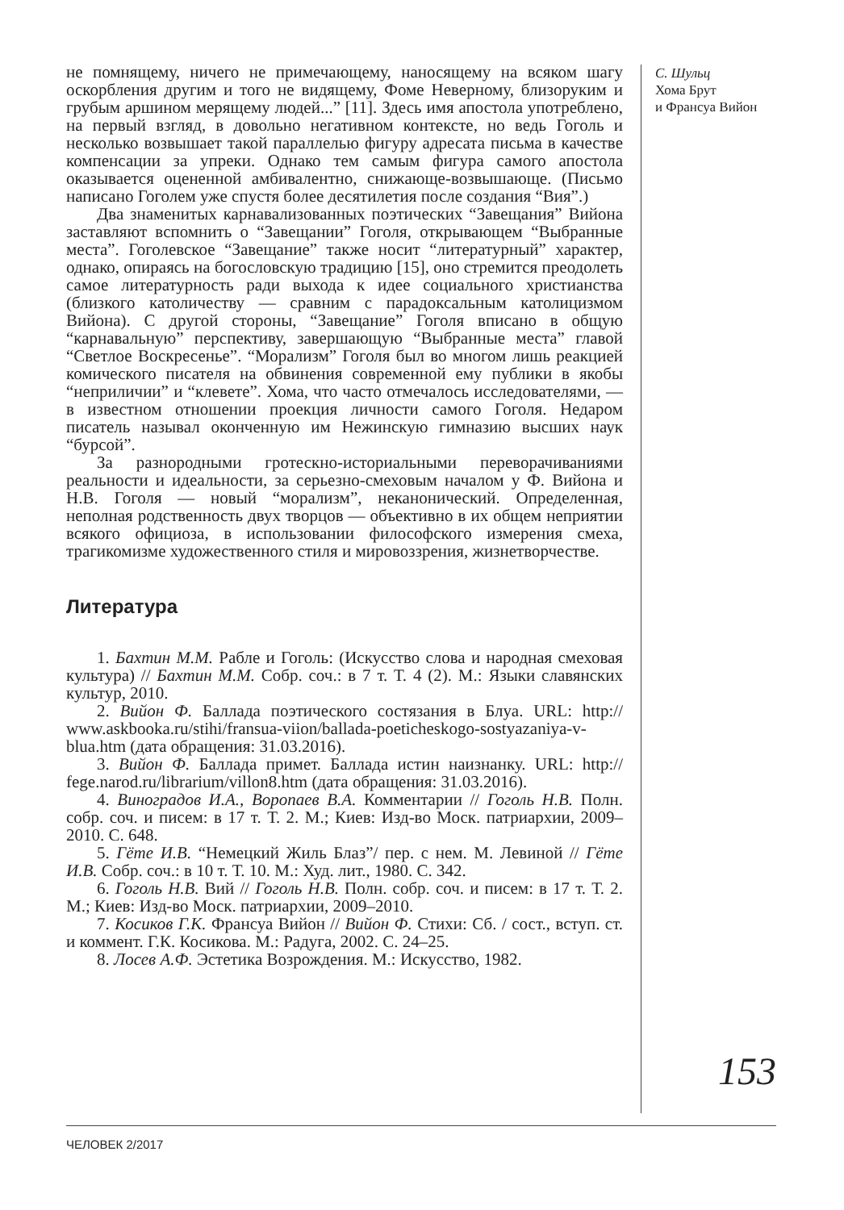не помнящему, ничего не примечающему, наносящему на всяком шагу оскорбления другим и того не видящему, Фоме Неверному, близоруким и грубым аршином мерящему людей...” [11]. Здесь имя апостола употреблено, на первый взгляд, в довольно негативном контексте, но ведь Гоголь и несколько возвышает такой параллелью фигуру адресата письма в качестве компенсации за упреки. Однако тем самым фигура самого апостола оказывается оцененной амбивалентно, снижающе-возвышающе. (Письмо написано Гоголем уже спустя более десятилетия после создания “Вия”.)
Два знаменитых карнавализованных поэтических “Завещания” Вийона заставляют вспомнить о “Завещании” Гоголя, открывающем “Выбранные места”. Гоголевское “Завещание” также носит “литературный” характер, однако, опираясь на богословскую традицию [15], оно стремится преодолеть самое литературность ради выхода к идее социального христианства (близкого католичеству — сравним с парадоксальным католицизмом Вийона). С другой стороны, “Завещание” Гоголя вписано в общую “карнавальную” перспективу, завершающую “Выбранные места” главой “Светлое Воскресенье”. “Морализм” Гоголя был во многом лишь реакцией комического писателя на обвинения современной ему публики в якобы “неприличии” и “клевете”. Хома, что часто отмечалось исследователями, — в известном отношении проекция личности самого Гоголя. Недаром писатель называл оконченную им Нежинскую гимназию высших наук “бурсой”.
За разнородными гротескно-историальными переворачиваниями реальности и идеальности, за серьезно-смеховым началом у Ф. Вийона и Н.В. Гоголя — новый “морализм”, неканонический. Определенная, неполная родственность двух творцов — объективно в их общем неприятии всякого официоза, в использовании философского измерения смеха, трагикомизме художественного стиля и мировоззрения, жизнетворчестве.
Литература
1. Бахтин М.М. Рабле и Гоголь: (Искусство слова и народная смеховая культура) // Бахтин М.М. Собр. соч.: в 7 т. Т. 4 (2). М.: Языки славянских культур, 2010.
2. Вийон Ф. Баллада поэтического состязания в Блуа. URL: http:// www.askbooka.ru/stihi/fransua-viion/ballada-poeticheskogo-sostyazaniya-v-blua.htm (дата обращения: 31.03.2016).
3. Вийон Ф. Баллада примет. Баллада истин наизнанку. URL: http:// fege.narod.ru/librarium/villon8.htm (дата обращения: 31.03.2016).
4. Виноградов И.А., Воропаев В.А. Комментарии // Гоголь Н.В. Полн. собр. соч. и писем: в 17 т. Т. 2. М.; Киев: Изд-во Моск. патриархии, 2009–2010. С. 648.
5. Гёте И.В. “Немецкий Жиль Блаз”/ пер. с нем. М. Левиной // Гёте И.В. Собр. соч.: в 10 т. Т. 10. М.: Худ. лит., 1980. С. 342.
6. Гоголь Н.В. Вий // Гоголь Н.В. Полн. собр. соч. и писем: в 17 т. Т. 2. М.; Киев: Изд-во Моск. патриархии, 2009–2010.
7. Косиков Г.К. Франсуа Вийон // Вийон Ф. Стихи: Сб. / сост., вступ. ст. и коммент. Г.К. Косикова. М.: Радуга, 2002. С. 24–25.
8. Лосев А.Ф. Эстетика Возрождения. М.: Искусство, 1982.
С. Шульц
Хома Брут
и Франсуа Вийон
153
ЧЕЛОВЕК 2/2017